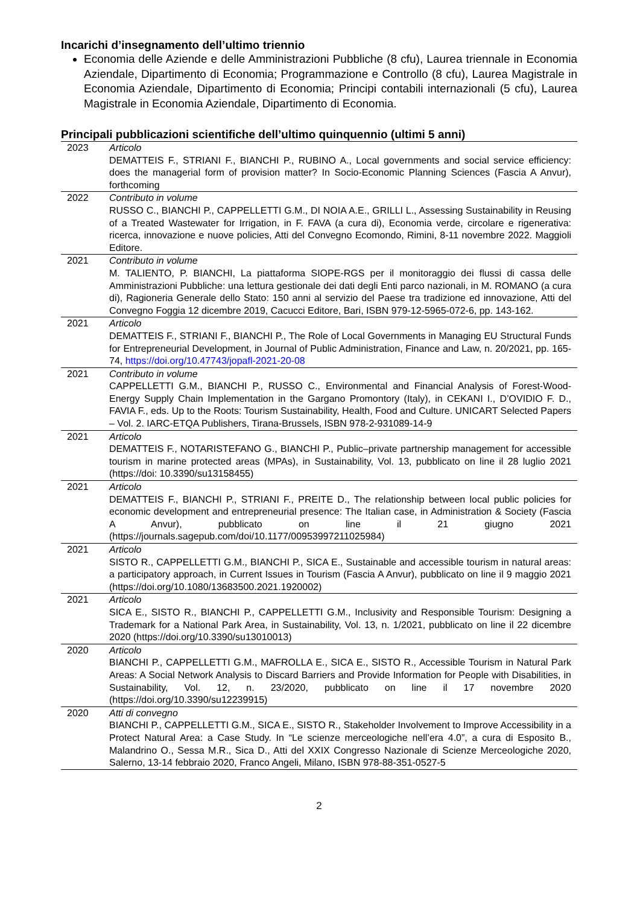Incarichi d’insegnamento dell’ultimo triennio
Economia delle Aziende e delle Amministrazioni Pubbliche (8 cfu), Laurea triennale in Economia Aziendale, Dipartimento di Economia; Programmazione e Controllo (8 cfu), Laurea Magistrale in Economia Aziendale, Dipartimento di Economia; Principi contabili internazionali (5 cfu), Laurea Magistrale in Economia Aziendale, Dipartimento di Economia.
Principali pubblicazioni scientifiche dell’ultimo quinquennio (ultimi 5 anni)
| 2023 | Articolo DEMATTEIS F., STRIANI F., BIANCHI P., RUBINO A., Local governments and social service efficiency: does the managerial form of provision matter? In Socio-Economic Planning Sciences (Fascia A Anvur), forthcoming |
| 2022 | Contributo in volume RUSSO C., BIANCHI P., CAPPELLETTI G.M., DI NOIA A.E., GRILLI L., Assessing Sustainability in Reusing of a Treated Wastewater for Irrigation, in F. FAVA (a cura di), Economia verde, circolare e rigenerativa: ricerca, innovazione e nuove policies, Atti del Convegno Ecomondo, Rimini, 8-11 novembre 2022. Maggioli Editore. |
| 2021 | Contributo in volume M. TALIENTO, P. BIANCHI, La piattaforma SIOPE-RGS per il monitoraggio dei flussi di cassa delle Amministrazioni Pubbliche: una lettura gestionale dei dati degli Enti parco nazionali, in M. ROMANO (a cura di), Ragioneria Generale dello Stato: 150 anni al servizio del Paese tra tradizione ed innovazione, Atti del Convegno Foggia 12 dicembre 2019, Cacucci Editore, Bari, ISBN 979-12-5965-072-6, pp. 143-162. |
| 2021 | Articolo DEMATTEIS F., STRIANI F., BIANCHI P., The Role of Local Governments in Managing EU Structural Funds for Entrepreneurial Development, in Journal of Public Administration, Finance and Law, n. 20/2021, pp. 165-74, https://doi.org/10.47743/jopafl-2021-20-08 |
| 2021 | Contributo in volume CAPPELLETTI G.M., BIANCHI P., RUSSO C., Environmental and Financial Analysis of Forest-Wood-Energy Supply Chain Implementation in the Gargano Promontory (Italy), in CEKANI I., D’OVIDIO F. D., FAVIA F., eds. Up to the Roots: Tourism Sustainability, Health, Food and Culture. UNICART Selected Papers – Vol. 2. IARC-ETQA Publishers, Tirana-Brussels, ISBN 978-2-931089-14-9 |
| 2021 | Articolo DEMATTEIS F., NOTARISTEFANO G., BIANCHI P., Public–private partnership management for accessible tourism in marine protected areas (MPAs), in Sustainability, Vol. 13, pubblicato on line il 28 luglio 2021 (https://doi: 10.3390/su13158455) |
| 2021 | Articolo DEMATTEIS F., BIANCHI P., STRIANI F., PREITE D., The relationship between local public policies for economic development and entrepreneurial presence: The Italian case, in Administration & Society (Fascia A Anvur), pubblicato on line il 21 giugno 2021 (https://journals.sagepub.com/doi/10.1177/00953997211025984) |
| 2021 | Articolo SISTO R., CAPPELLETTI G.M., BIANCHI P., SICA E., Sustainable and accessible tourism in natural areas: a participatory approach, in Current Issues in Tourism (Fascia A Anvur), pubblicato on line il 9 maggio 2021 (https://doi.org/10.1080/13683500.2021.1920002) |
| 2021 | Articolo SICA E., SISTO R., BIANCHI P., CAPPELLETTI G.M., Inclusivity and Responsible Tourism: Designing a Trademark for a National Park Area, in Sustainability, Vol. 13, n. 1/2021, pubblicato on line il 22 dicembre 2020 (https://doi.org/10.3390/su13010013) |
| 2020 | Articolo BIANCHI P., CAPPELLETTI G.M., MAFROLLA E., SICA E., SISTO R., Accessible Tourism in Natural Park Areas: A Social Network Analysis to Discard Barriers and Provide Information for People with Disabilities, in Sustainability, Vol. 12, n. 23/2020, pubblicato on line il 17 novembre 2020 (https://doi.org/10.3390/su12239915) |
| 2020 | Atti di convegno BIANCHI P., CAPPELLETTI G.M., SICA E., SISTO R., Stakeholder Involvement to Improve Accessibility in a Protect Natural Area: a Case Study. In “Le scienze merceologiche nell’era 4.0”, a cura di Esposito B., Malandrino O., Sessa M.R., Sica D., Atti del XXIX Congresso Nazionale di Scienze Merceologiche 2020, Salerno, 13-14 febbraio 2020, Franco Angeli, Milano, ISBN 978-88-351-0527-5 |
2